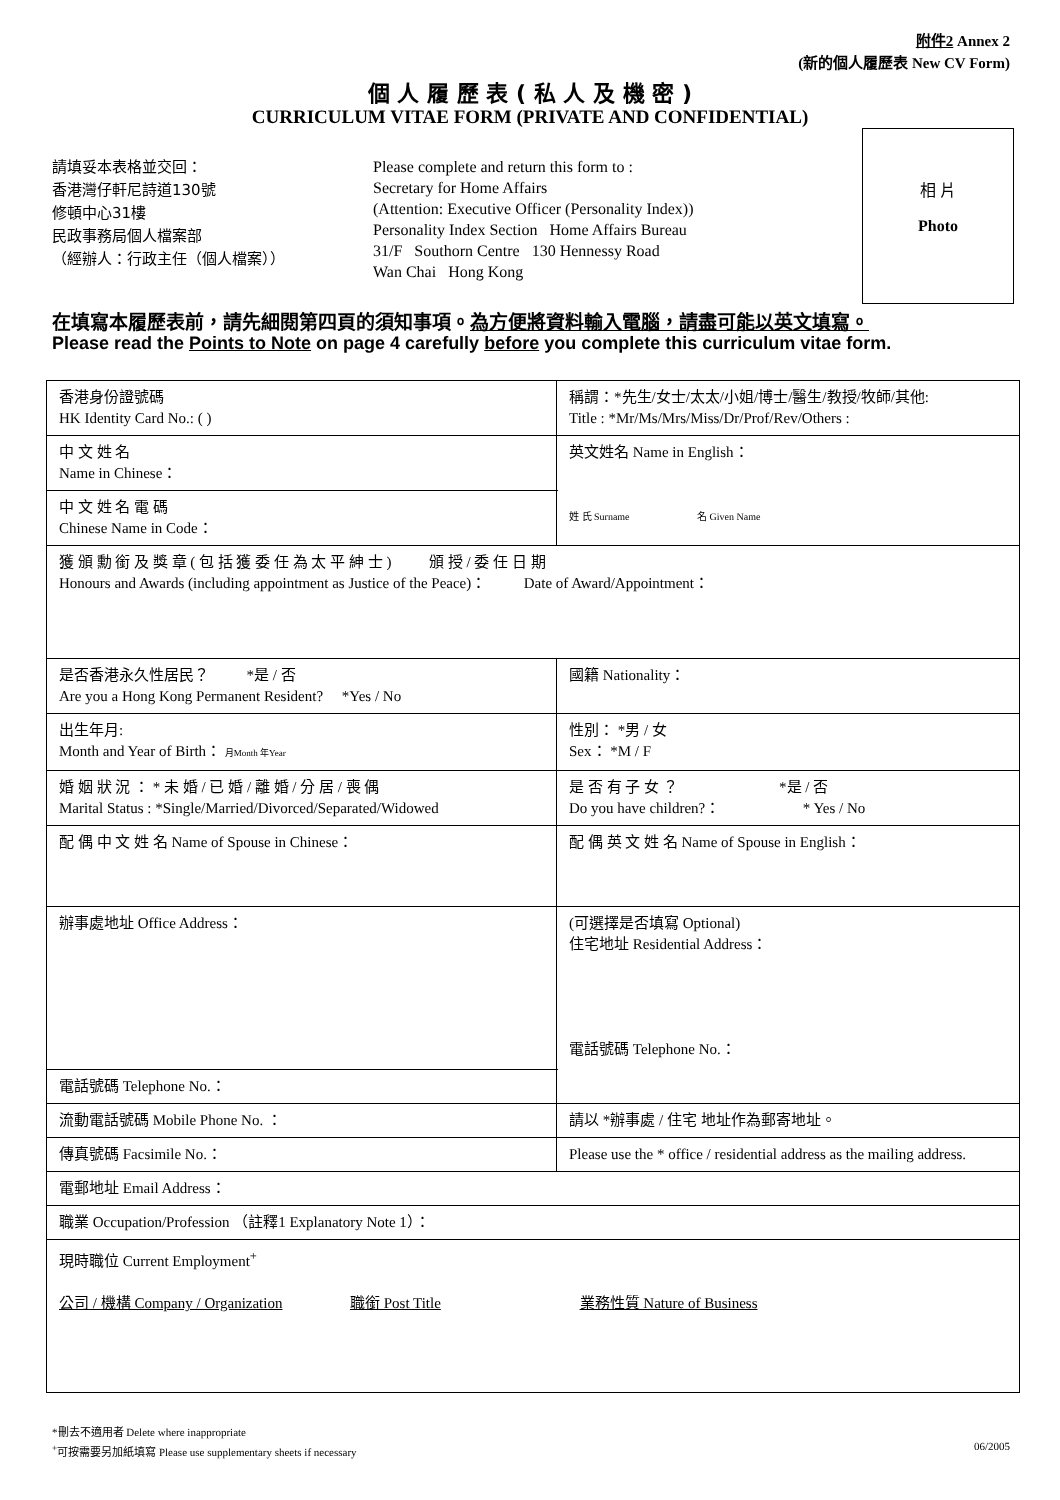附件2 Annex 2
(新的個人履歷表 New CV Form)
個 人 履 歷 表 ( 私 人 及 機 密 )
CURRICULUM VITAE FORM (PRIVATE AND CONFIDENTIAL)
請填妥本表格並交回：
香港灣仔軒尼詩道130號
修頓中心31樓
民政事務局個人檔案部
（經辦人：行政主任（個人檔案））
Please complete and return this form to :
Secretary for Home Affairs
(Attention: Executive Officer (Personality Index))
Personality Index Section Home Affairs Bureau
31/F Southorn Centre 130 Hennessy Road
Wan Chai Hong Kong
相 片
Photo
在填寫本履歷表前，請先細閱第四頁的須知事項。為方便將資料輸入電腦，請盡可能以英文填寫。
Please read the Points to Note on page 4 carefully before you complete this curriculum vitae form.
| 香港身份證號碼 HK Identity Card No.: ( ) | 稱謂：*先生/女士/太太/小姐/博士/醫生/教授/牧師/其他: Title : *Mr/Ms/Mrs/Miss/Dr/Prof/Rev/Others : |
| 中 文 姓 名 Name in Chinese： | 英文姓名 Name in English： 姓 氏 Surname 名 Given Name |
| 中 文 姓 名 電 碼 Chinese Name in Code： | |
| 獲 頒 勳 銜 及 獎 章 ( 包 括 獲 委 任 為 太 平 紳 士 ) 頒 授 / 委 任 日 期 Honours and Awards (including appointment as Justice of the Peace)： Date of Award/Appointment： | |
| 是否香港永久性居民？ *是 / 否 Are you a Hong Kong Permanent Resident? *Yes / No | 國籍 Nationality： |
| 出生年月: Month and Year of Birth： 月Month 年Year | 性別： *男 / 女 Sex： *M / F |
| 婚 姻 狀 況 ： * 未 婚 / 已 婚 / 離 婚 / 分 居 / 喪 偶 Marital Status : *Single/Married/Divorced/Separated/Widowed | 是 否 有 子 女 ？ *是 / 否 Do you have children?： * Yes / No |
| 配 偶 中 文 姓 名 Name of Spouse in Chinese： | 配 偶 英 文 姓 名 Name of Spouse in English： |
| 辦事處地址 Office Address： | (可選擇是否填寫 Optional) 住宅地址 Residential Address： 電話號碼 Telephone No.： |
| 電話號碼 Telephone No.： | |
| 流動電話號碼 Mobile Phone No. ： | 請以 *辦事處 / 住宅 地址作為郵寄地址。 |
| 傳真號碼 Facsimile No.： | Please use the * office / residential address as the mailing address. |
| 電郵地址 Email Address： | |
| 職業 Occupation/Profession （註釋1 Explanatory Note 1）： | |
| 現時職位 Current Employment<sup>+</sup> 公司 / 機構 Company / Organization 職銜 Post Title 業務性質 Nature of Business | |
*刪去不適用者 Delete where inappropriate
<sup>+</sup>可按需要另加紙填寫 Please use supplementary sheets if necessary
06/2005